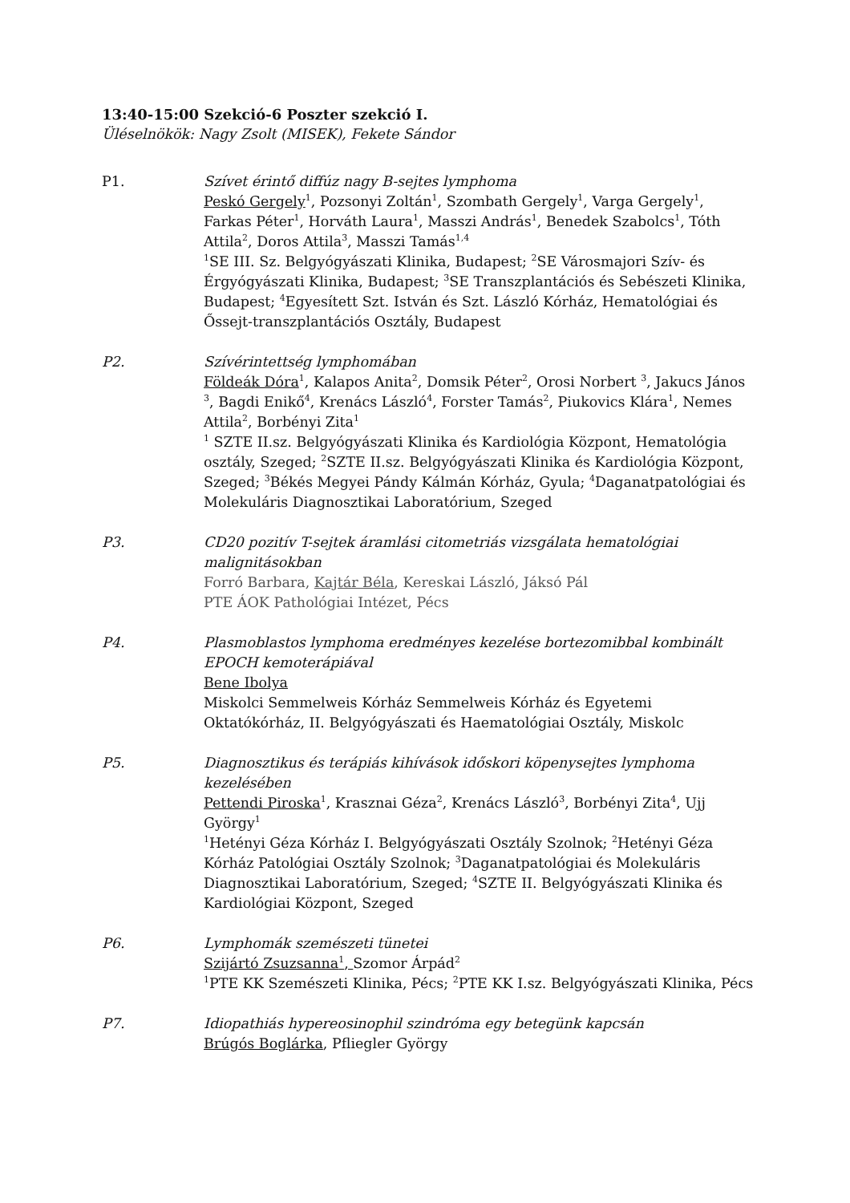13:40-15:00 Szekció-6 Poszter szekció I.
Üléselnökök: Nagy Zsolt (MISEK), Fekete Sándor
P1. Szívet érintő diffúz nagy B-sejtes lymphoma
Peskó Gergely<sup>1</sup>, Pozsonyi Zoltán<sup>1</sup>, Szombath Gergely<sup>1</sup>, Varga Gergely<sup>1</sup>, Farkas Péter<sup>1</sup>, Horváth Laura<sup>1</sup>, Masszi András<sup>1</sup>, Benedek Szabolcs<sup>1</sup>, Tóth Attila<sup>2</sup>, Doros Attila<sup>3</sup>, Masszi Tamás<sup>1,4</sup>
<sup>1</sup> SE III. Sz. Belgyógyászati Klinika, Budapest; <sup>2</sup>SE Városmajori Szív- és Érgyógyászati Klinika, Budapest; <sup>3</sup>SE Transzplantációs és Sebészeti Klinika, Budapest; <sup>4</sup>Egyesített Szt. István és Szt. László Kórház, Hematológiai és Őssejt-transzplantációs Osztály, Budapest
P2. Szívérintettség lymphomában
Földeák Dóra<sup>1</sup>, Kalapos Anita<sup>2</sup>, Domsik Péter<sup>2</sup>, Orosi Norbert <sup>3</sup>, Jakucs János <sup>3</sup>, Bagdi Enikő<sup>4</sup>, Krenács László<sup>4</sup>, Forster Tamás<sup>2</sup>, Piukovics Klára<sup>1</sup>, Nemes Attila<sup>2</sup>, Borbényi Zita<sup>1</sup>
<sup>1</sup> SZTE II.sz. Belgyógyászati Klinika és Kardiológia Központ, Hematológia osztály, Szeged; <sup>2</sup>SZTE II.sz. Belgyógyászati Klinika és Kardiológia Központ, Szeged; <sup>3</sup>Békés Megyei Pándy Kálmán Kórház, Gyula; <sup>4</sup>Daganatpatológiai és Molekuláris Diagnosztikai Laboratórium, Szeged
P3. CD20 pozitív T-sejtek áramlási citometriás vizsgálata hematológiai malignitásokban
Forró Barbara, Kajtár Béla, Kereskai László, Jáksó Pál
PTE ÁOK Pathológiai Intézet, Pécs
P4. Plasmoblastos lymphoma eredményes kezelése bortezomibbal kombinált EPOCH kemoterápiával
Bene Ibolya
Miskolci Semmelweis Kórház Semmelweis Kórház és Egyetemi Oktatókórház, II. Belgyógyászati és Haematológiai Osztály, Miskolc
P5. Diagnosztikus és terápiás kihívások időskori köpenysejtes lymphoma kezelésében
Pettendi Piroska<sup>1</sup>, Krasznai Géza<sup>2</sup>, Krenács László<sup>3</sup>, Borbényi Zita<sup>4</sup>, Ujj György<sup>1</sup>
<sup>1</sup> Hetényi Géza Kórház I. Belgyógyászati Osztály Szolnok; <sup>2</sup>Hetényi Géza Kórház Patológiai Osztály Szolnok; <sup>3</sup>Daganatpatológiai és Molekuláris Diagnosztikai Laboratórium, Szeged; <sup>4</sup>SZTE II. Belgyógyászati Klinika és Kardiológiai Központ, Szeged
P6. Lymphomák szemészeti tünetei
Szijártó Zsuzsanna<sup>1</sup>, Szomor Árpád<sup>2</sup>
<sup>1</sup> PTE KK Szemészeti Klinika, Pécs; <sup>2</sup>PTE KK I.sz. Belgyógyászati Klinika, Pécs
P7. Idiopathiás hypereosinophil szindróma egy betegünk kapcsán
Brúgós Boglárka, Pfliegler György